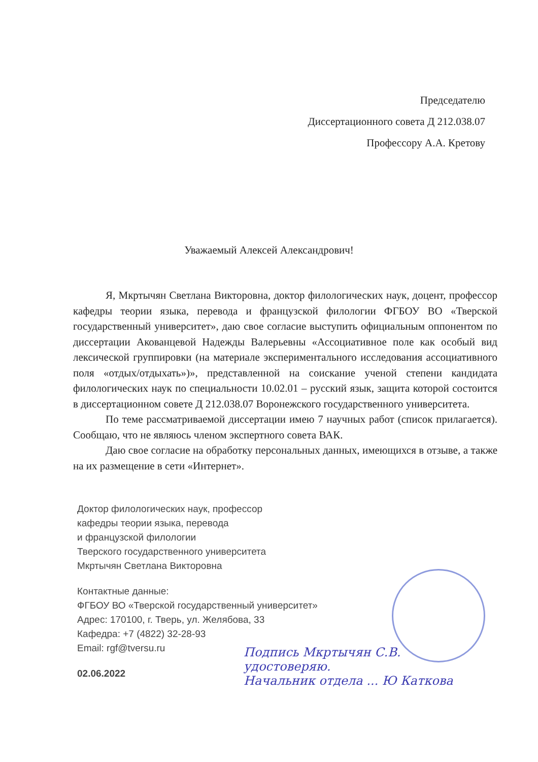Председателю
Диссертационного совета Д 212.038.07
Профессору А.А. Кретову
Уважаемый Алексей Александрович!
Я, Мкртычян Светлана Викторовна, доктор филологических наук, доцент, профессор кафедры теории языка, перевода и французской филологии ФГБОУ ВО «Тверской государственный университет», даю свое согласие выступить официальным оппонентом по диссертации Акованцевой Надежды Валерьевны «Ассоциативное поле как особый вид лексической группировки (на материале экспериментального исследования ассоциативного поля «отдых/отдыхать»)», представленной на соискание ученой степени кандидата филологических наук по специальности 10.02.01 – русский язык, защита которой состоится в диссертационном совете Д 212.038.07 Воронежского государственного университета.
По теме рассматриваемой диссертации имею 7 научных работ (список прилагается). Сообщаю, что не являюсь членом экспертного совета ВАК.
Даю свое согласие на обработку персональных данных, имеющихся в отзыве, а также на их размещение в сети «Интернет».
Доктор филологических наук, профессор
кафедры теории языка, перевода
и французской филологии
Тверского государственного университета
Мкртычян Светлана Викторовна
Контактные данные:
ФГБОУ ВО «Тверской государственный университет»
Адрес: 170100, г. Тверь, ул. Желябова, 33
Кафедра: +7 (4822) 32-28-93
Email: rgf@tversu.ru
02.06.2022
Подпись Мкртычян С.В.
удостоверяю.
Начальник отдела ... Ю Каткова